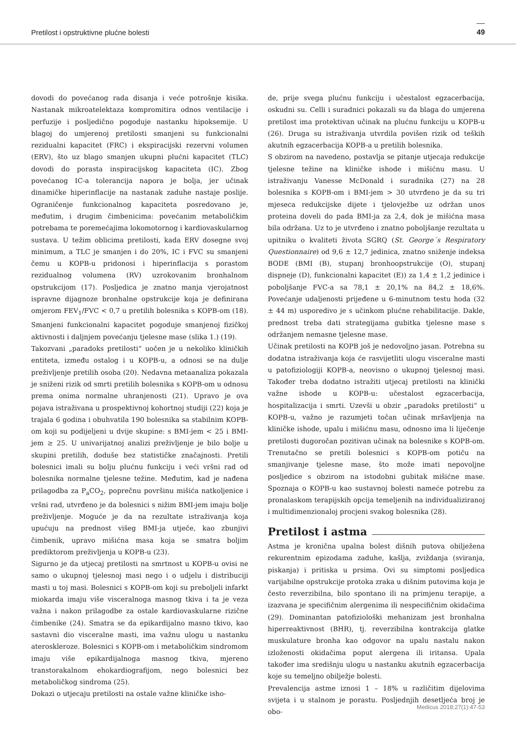Pretilost i opstruktivne plućne bolesti 49
dovodi do povećanog rada disanja i veće potrošnje kisika. Nastanak mikroatelektaza kompromitira odnos ventilacije i perfuzije i posljedično pogoduje nastanku hipoksemije. U blagoj do umjerenoj pretilosti smanjeni su funkcionalni rezidualni kapacitet (FRC) i ekspiracijski rezervni volumen (ERV), što uz blago smanjen ukupni plućni kapacitet (TLC) dovodi do porasta inspiracijskog kapaciteta (IC). Zbog povećanog IC-a tolerancija napora je bolja, jer učinak dinamičke hiperinflacije na nastanak zaduhe nastaje poslije. Ograničenje funkcionalnog kapaciteta posredovano je, međutim, i drugim čimbenicima: povećanim metaboličkim potrebama te poremećajima lokomotornog i kardiovaskularnog sustava. U težim oblicima pretilosti, kada ERV dosegne svoj minimum, a TLC je smanjen i do 20%, IC i FVC su smanjeni čemu u KOPB-u pridonosi i hiperinflacija s porastom rezidualnog volumena (RV) uzrokovanim bronhalnom opstrukcijom (17). Posljedica je znatno manja vjerojatnost ispravne dijagnoze bronhalne opstrukcije koja je definirana omjerom FEV<sub>1</sub>/FVC < 0,7 u pretilih bolesnika s KOPB-om (18). Smanjeni funkcionalni kapacitet pogoduje smanjenoj fizičkoj aktivnosti i daljnjem povećanju tjelesne mase (slika 1.) (19).
Takozvani „paradoks pretilosti“ uočen je u nekoliko kliničkih entiteta, između ostalog i u KOPB-u, a odnosi se na dulje preživljenje pretilih osoba (20). Nedavna metaanaliza pokazala je sniženi rizik od smrti pretilih bolesnika s KOPB-om u odnosu prema onima normalne uhranjenosti (21). Upravo je ova pojava istraživana u prospektivnoj kohortnoj studiji (22) koja je trajala 6 godina i obuhvatila 190 bolesnika sa stabilnim KOPB-om koji su podijeljeni u dvije skupine: s BMI-jem < 25 i BMI-jem ≥ 25. U univarijatnoj analizi preživljenje je bilo bolje u skupini pretilih, doduše bez statističke značajnosti. Pretili bolesnici imali su bolju plućnu funkciju i veći vršni rad od bolesnika normalne tjelesne težine. Međutim, kad je nađena prilagodba za P<sub>a</sub>CO<sub>2</sub>, poprečnu površinu mišića natkoljenice i vršni rad, utvrđeno je da bolesnici s nižim BMI-jem imaju bolje preživljenje. Moguće je da na rezultate istraživanja koja upućuju na prednost višeg BMI-ja utječe, kao zbunjivi čimbenik, upravo mišićna masa koja se smatra boljim prediktorom preživljenja u KOPB-u (23).
Sigurno je da utjecaj pretilosti na smrtnost u KOPB-u ovisi ne samo o ukupnoj tjelesnoj masi nego i o udjelu i distribuciji masti u toj masi. Bolesnici s KOPB-om koji su preboljeli infarkt miokarda imaju više visceralnoga masnog tkiva i ta je veza važna i nakon prilagodbe za ostale kardiovaskularne rizične čimbenike (24). Smatra se da epikardijalno masno tkivo, kao sastavni dio visceralne masti, ima važnu ulogu u nastanku ateroskleroze. Bolesnici s KOPB-om i metaboličkim sindromom imaju više epikardijalnoga masnog tkiva, mjereno transtorakalnom ehokardiografijom, nego bolesnici bez metaboličkog sindroma (25).
Dokazi o utjecaju pretilosti na ostale važne kliničke isho-
de, prije svega plućnu funkciju i učestalost egzacerbacija, oskudni su. Celli i suradnici pokazali su da blaga do umjerena pretilost ima protektivan učinak na plućnu funkciju u KOPB-u (26). Druga su istraživanja utvrdila povišen rizik od teških akutnih egzacerbacija KOPB-a u pretilih bolesnika.
S obzirom na navedeno, postavlja se pitanje utjecaja redukcije tjelesne težine na kliničke ishode i mišićnu masu. U istraživanju Vanesse McDonald i suradnika (27) na 28 bolesnika s KOPB-om i BMI-jem > 30 utvrđeno je da su tri mjeseca redukcijske dijete i tjelovježbe uz održan unos proteina doveli do pada BMI-ja za 2,4, dok je mišićna masa bila održana. Uz to je utvrđeno i znatno poboljšanje rezultata u upitniku o kvaliteti života SGRQ (St. George´s Respiratory Questionnaire) od 9,6 ± 12,7 jedinica, znatno sniženje indeksa BODE (BMI (B), stupanj bronhoopstrukcije (O), stupanj dispneje (D), funkcionalni kapacitet (E)) za 1,4 ± 1,2 jedinice i poboljšanje FVC-a sa 78,1 ± 20,1% na 84,2 ± 18,6%. Povećanje udaljenosti prijeđene u 6-minutnom testu hoda (32 ± 44 m) usporedivo je s učinkom plućne rehabilitacije. Dakle, prednost treba dati strategijama gubitka tjelesne mase s održanjem nemasne tjelesne mase.
Učinak pretilosti na KOPB još je nedovoljno jasan. Potrebna su dodatna istraživanja koja će rasvijetliti ulogu visceralne masti u patofiziologiji KOPB-a, neovisno o ukupnoj tjelesnoj masi. Također treba dodatno istražiti utjecaj pretilosti na klinički važne ishode u KOPB-u: učestalost egzacerbacija, hospitalizacija i smrti. Uzevši u obzir „paradoks pretilosti“ u KOPB-u, važno je razumjeti točan učinak mršavljenja na kliničke ishode, upalu i mišićnu masu, odnosno ima li liječenje pretilosti dugoročan pozitivan učinak na bolesnike s KOPB-om. Trenutačno se pretili bolesnici s KOPB-om potiču na smanjivanje tjelesne mase, što može imati nepovoljne posljedice s obzirom na istodobni gubitak mišićne mase. Spoznaja o KOPB-u kao sustavnoj bolesti nameće potrebu za pronalaskom terapijskih opcija temeljenih na individualiziranoj i multidimenzionaloj procjeni svakog bolesnika (28).
Pretilost i astma
Astma je kronična upalna bolest dišnih putova obilježena rekurentnim epizodama zaduhe, kašlja, zviždanja (sviranja, piskanja) i pritiska u prsima. Ovi su simptomi posljedica varijabilne opstrukcije protoka zraka u dišnim putovima koja je često reverzibilna, bilo spontano ili na primjenu terapije, a izazvana je specifičnim alergenima ili nespecifičnim okidačima (29). Dominantan patofiziološki mehanizam jest bronhalna hiperreaktivnost (BHR), tj. reverzibilna kontrakcija glatke muskulature bronha kao odgovor na upalu nastalu nakon izloženosti okidačima poput alergena ili iritansa. Upala također ima središnju ulogu u nastanku akutnih egzacerbacija koje su temeljno obilježje bolesti.
Prevalencija astme iznosi 1 – 18% u različitim dijelovima svijeta i u stalnom je porastu. Posljednjih desetljeća broj je obo-
Medicus 2018;27(1):47-53